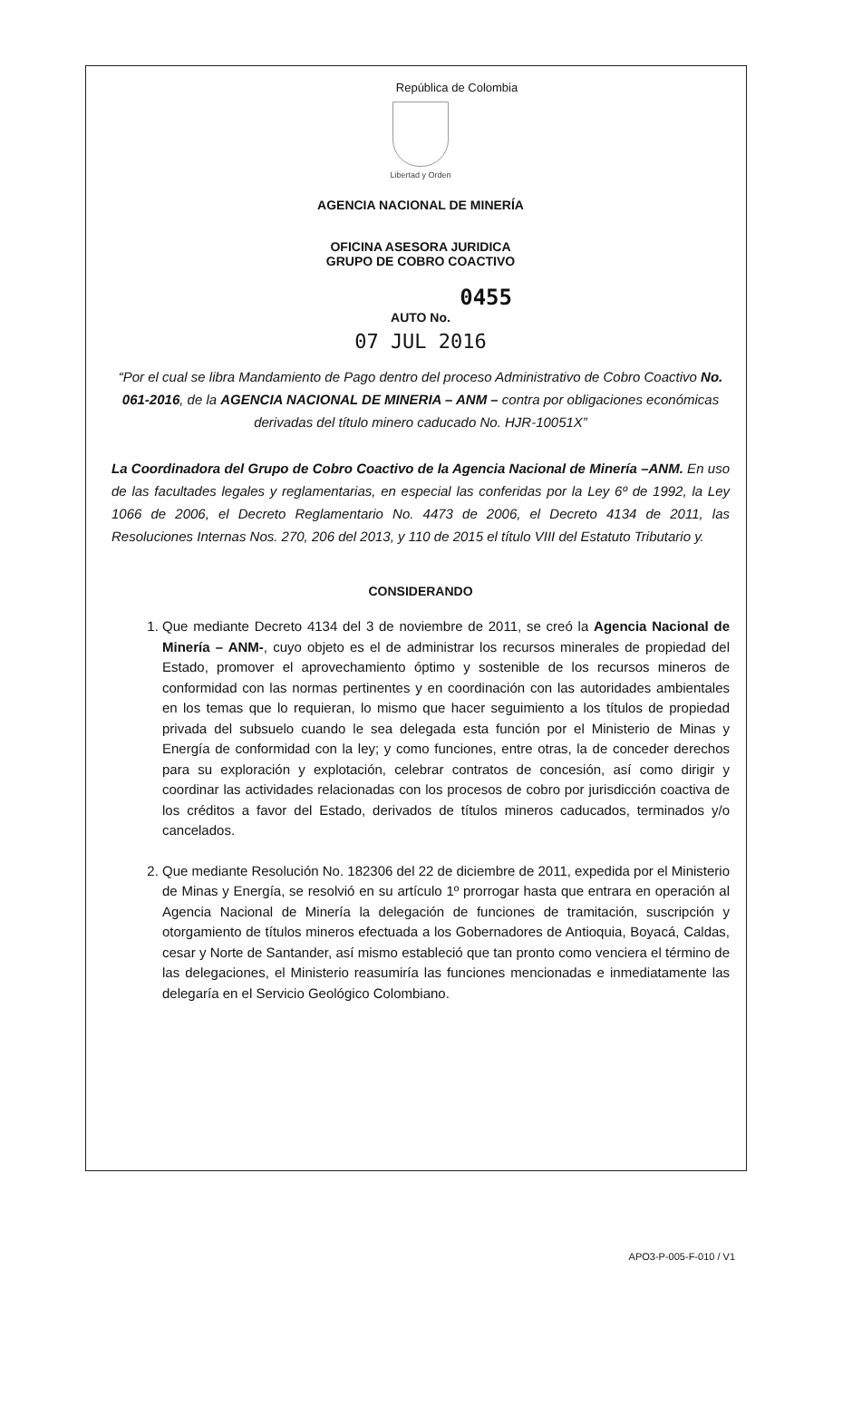República de Colombia
Libertad y Orden
AGENCIA NACIONAL DE MINERÍA
OFICINA ASESORA JURIDICA
GRUPO DE COBRO COACTIVO
0455
AUTO No.
07 JUL 2016
“Por el cual se libra Mandamiento de Pago dentro del proceso Administrativo de Cobro Coactivo No. 061-2016, de la AGENCIA NACIONAL DE MINERIA – ANM – contra por obligaciones económicas derivadas del título minero caducado No. HJR-10051X”
La Coordinadora del Grupo de Cobro Coactivo de la Agencia Nacional de Minería –ANM. En uso de las facultades legales y reglamentarias, en especial las conferidas por la Ley 6º de 1992, la Ley 1066 de 2006, el Decreto Reglamentario No. 4473 de 2006, el Decreto 4134 de 2011, las Resoluciones Internas Nos. 270, 206 del 2013, y 110 de 2015 el título VIII del Estatuto Tributario y.
CONSIDERANDO
1. Que mediante Decreto 4134 del 3 de noviembre de 2011, se creó la Agencia Nacional de Minería – ANM-, cuyo objeto es el de administrar los recursos minerales de propiedad del Estado, promover el aprovechamiento óptimo y sostenible de los recursos mineros de conformidad con las normas pertinentes y en coordinación con las autoridades ambientales en los temas que lo requieran, lo mismo que hacer seguimiento a los títulos de propiedad privada del subsuelo cuando le sea delegada esta función por el Ministerio de Minas y Energía de conformidad con la ley; y como funciones, entre otras, la de conceder derechos para su exploración y explotación, celebrar contratos de concesión, así como dirigir y coordinar las actividades relacionadas con los procesos de cobro por jurisdicción coactiva de los créditos a favor del Estado, derivados de títulos mineros caducados, terminados y/o cancelados.
2. Que mediante Resolución No. 182306 del 22 de diciembre de 2011, expedida por el Ministerio de Minas y Energía, se resolvió en su artículo 1º prorrogar hasta que entrara en operación al Agencia Nacional de Minería la delegación de funciones de tramitación, suscripción y otorgamiento de títulos mineros efectuada a los Gobernadores de Antioquia, Boyacá, Caldas, cesar y Norte de Santander, así mismo estableció que tan pronto como venciera el término de las delegaciones, el Ministerio reasumiría las funciones mencionadas e inmediatamente las delegaría en el Servicio Geológico Colombiano.
APO3-P-005-F-010 / V1